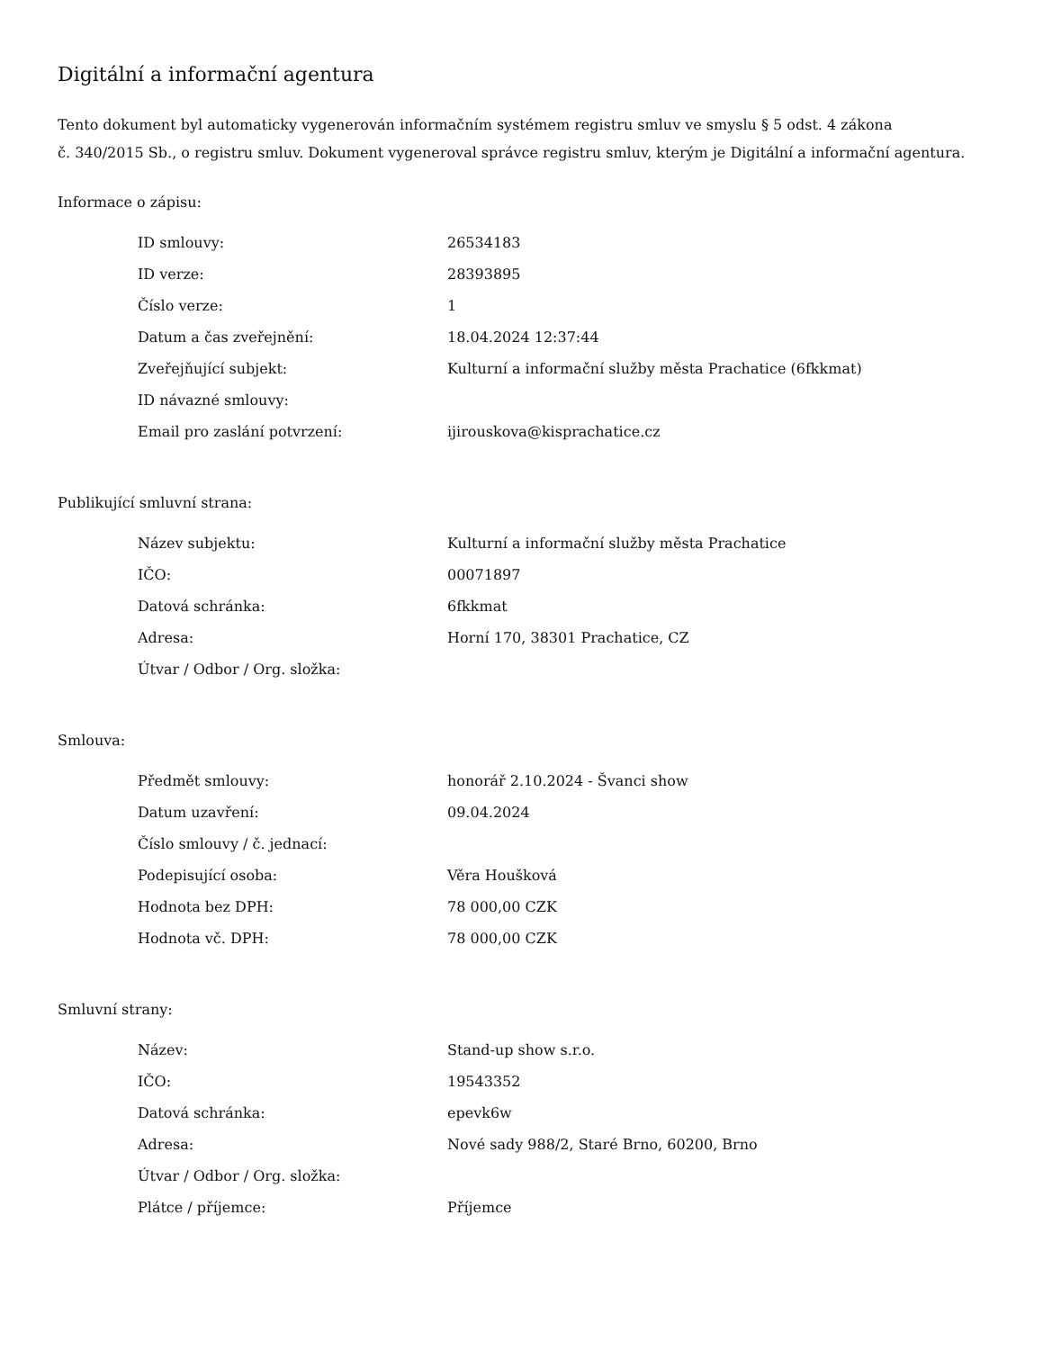Digitální a informační agentura
Tento dokument byl automaticky vygenerován informačním systémem registru smluv ve smyslu § 5 odst. 4 zákona
č. 340/2015 Sb., o registru smluv. Dokument vygeneroval správce registru smluv, kterým je Digitální a informační agentura.
Informace o zápisu:
| ID smlouvy: | 26534183 |
| ID verze: | 28393895 |
| Číslo verze: | 1 |
| Datum a čas zveřejnění: | 18.04.2024 12:37:44 |
| Zveřejňující subjekt: | Kulturní a informační služby města Prachatice (6fkkmat) |
| ID návazné smlouvy: | |
| Email pro zaslání potvrzení: | ijirouskova@kisprachatice.cz |
Publikující smluvní strana:
| Název subjektu: | Kulturní a informační služby města Prachatice |
| IČO: | 00071897 |
| Datová schránka: | 6fkkmat |
| Adresa: | Horní 170, 38301 Prachatice, CZ |
| Útvar / Odbor / Org. složka: | |
Smlouva:
| Předmět smlouvy: | honorář 2.10.2024 - Švanci show |
| Datum uzavření: | 09.04.2024 |
| Číslo smlouvy / č. jednací: | |
| Podepisující osoba: | Věra Houšková |
| Hodnota bez DPH: | 78 000,00 CZK |
| Hodnota vč. DPH: | 78 000,00 CZK |
Smluvní strany:
| Název: | Stand-up show s.r.o. |
| IČO: | 19543352 |
| Datová schránka: | epevk6w |
| Adresa: | Nové sady 988/2, Staré Brno, 60200, Brno |
| Útvar / Odbor / Org. složka: | |
| Plátce / příjemce: | Příjemce |